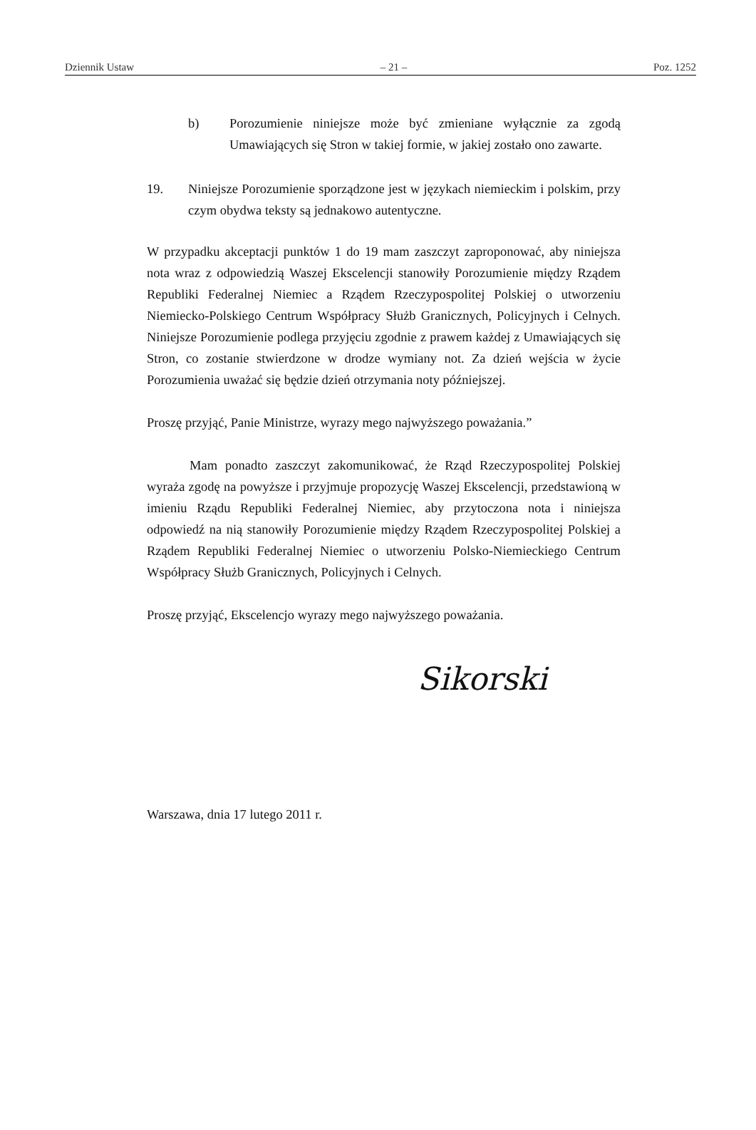Dziennik Ustaw – 21 – Poz. 1252
b) Porozumienie niniejsze może być zmieniane wyłącznie za zgodą Umawiających się Stron w takiej formie, w jakiej zostało ono zawarte.
19. Niniejsze Porozumienie sporządzone jest w językach niemieckim i polskim, przy czym obydwa teksty są jednakowo autentyczne.
W przypadku akceptacji punktów 1 do 19 mam zaszczyt zaproponować, aby niniejsza nota wraz z odpowiedzią Waszej Ekscelencji stanowiły Porozumienie między Rządem Republiki Federalnej Niemiec a Rządem Rzeczypospolitej Polskiej o utworzeniu Niemiecko-Polskiego Centrum Współpracy Służb Granicznych, Policyjnych i Celnych. Niniejsze Porozumienie podlega przyjęciu zgodnie z prawem każdej z Umawiających się Stron, co zostanie stwierdzone w drodze wymiany not. Za dzień wejścia w życie Porozumienia uważać się będzie dzień otrzymania noty późniejszej.
Proszę przyjąć, Panie Ministrze, wyrazy mego najwyższego poważania.”
Mam ponadto zaszczyt zakomunikować, że Rząd Rzeczypospolitej Polskiej wyraża zgodę na powyższe i przyjmuje propozycję Waszej Ekscelencji, przedstawioną w imieniu Rządu Republiki Federalnej Niemiec, aby przytoczona nota i niniejsza odpowiedź na nią stanowiły Porozumienie między Rządem Rzeczypospolitej Polskiej a Rządem Republiki Federalnej Niemiec o utworzeniu Polsko-Niemieckiego Centrum Współpracy Służb Granicznych, Policyjnych i Celnych.
Proszę przyjąć, Ekscelencjo wyrazy mego najwyższego poważania.
Sikorski
Warszawa, dnia 17 lutego 2011 r.